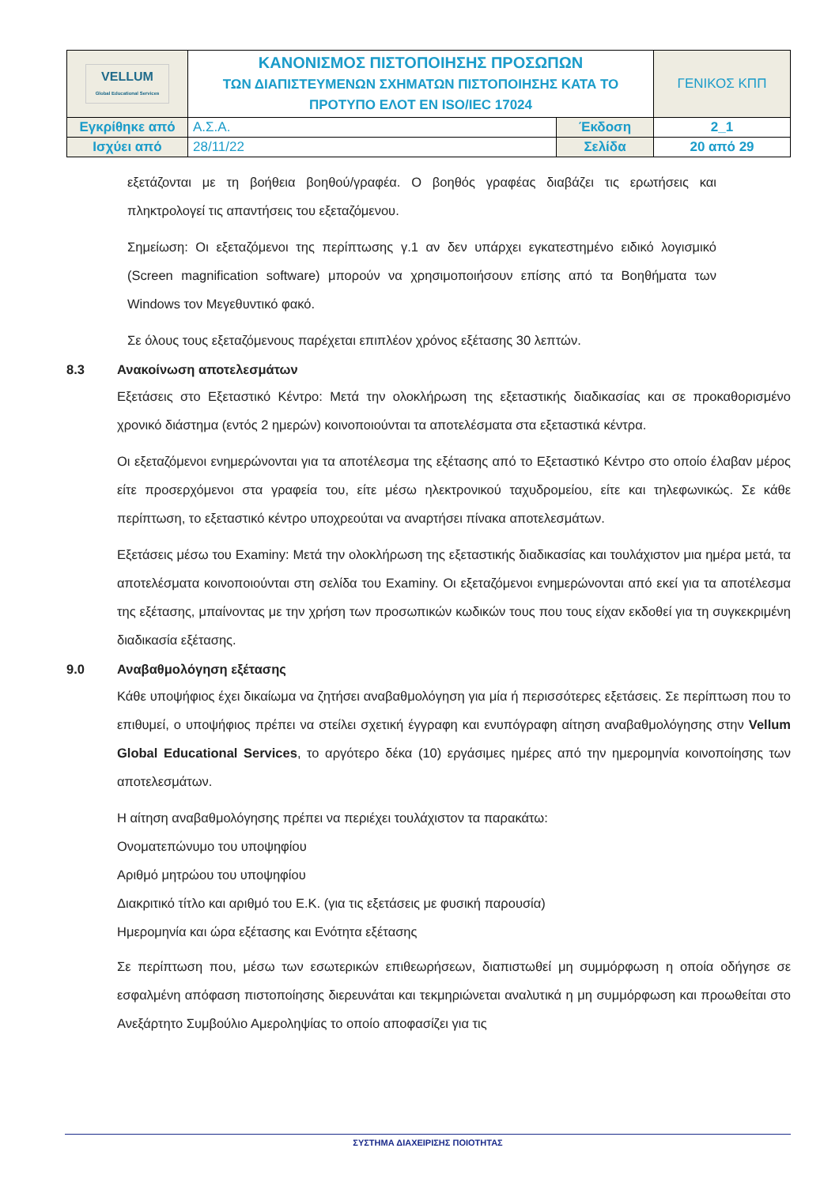| VELLUM Global Educational Services | ΚΑΝΟΝΙΣΜΟΣ ΠΙΣΤΟΠΟΙΗΣΗΣ ΠΡΟΣΩΠΩΝ ΤΩΝ ΔΙΑΠΙΣΤΕΥΜΕΝΩΝ ΣΧΗΜΑΤΩΝ ΠΙΣΤΟΠΟΙΗΣΗΣ ΚΑΤΑ ΤΟ ΠΡΟΤΥΠΟ ΕΛΟΤ ΕΝ ISO/IEC 17024 | | ΓΕΝΙΚΟΣ ΚΠΠ |
| Εγκρίθηκε από | Α.Σ.Α. | Έκδοση | 2_1 |
| Ισχύει από | 28/11/22 | Σελίδα | 20 από 29 |
εξετάζονται με τη βοήθεια βοηθού/γραφέα. Ο βοηθός γραφέας διαβάζει τις ερωτήσεις και πληκτρολογεί τις απαντήσεις του εξεταζόμενου.
Σημείωση: Οι εξεταζόμενοι της περίπτωσης γ.1 αν δεν υπάρχει εγκατεστημένο ειδικό λογισμικό (Screen magnification software) μπορούν να χρησιμοποιήσουν επίσης από τα Βοηθήματα των Windows τον Μεγεθυντικό φακό.
Σε όλους τους εξεταζόμενους παρέχεται επιπλέον χρόνος εξέτασης 30 λεπτών.
8.3 Ανακοίνωση αποτελεσμάτων
Εξετάσεις στο Εξεταστικό Κέντρο: Μετά την ολοκλήρωση της εξεταστικής διαδικασίας και σε προκαθορισμένο χρονικό διάστημα (εντός 2 ημερών) κοινοποιούνται τα αποτελέσματα στα εξεταστικά κέντρα.
Οι εξεταζόμενοι ενημερώνονται για τα αποτέλεσμα της εξέτασης από το Εξεταστικό Κέντρο στο οποίο έλαβαν μέρος είτε προσερχόμενοι στα γραφεία του, είτε μέσω ηλεκτρονικού ταχυδρομείου, είτε και τηλεφωνικώς. Σε κάθε περίπτωση, το εξεταστικό κέντρο υποχρεούται να αναρτήσει πίνακα αποτελεσμάτων.
Εξετάσεις μέσω του Examiny: Μετά την ολοκλήρωση της εξεταστικής διαδικασίας και τουλάχιστον μια ημέρα μετά, τα αποτελέσματα κοινοποιούνται στη σελίδα του Examiny. Οι εξεταζόμενοι ενημερώνονται από εκεί για τα αποτέλεσμα της εξέτασης, μπαίνοντας με την χρήση των προσωπικών κωδικών τους που τους είχαν εκδοθεί για τη συγκεκριμένη διαδικασία εξέτασης.
9.0 Αναβαθμολόγηση εξέτασης
Κάθε υποψήφιος έχει δικαίωμα να ζητήσει αναβαθμολόγηση για μία ή περισσότερες εξετάσεις. Σε περίπτωση που το επιθυμεί, ο υποψήφιος πρέπει να στείλει σχετική έγγραφη και ενυπόγραφη αίτηση αναβαθμολόγησης στην Vellum Global Educational Services, το αργότερο δέκα (10) εργάσιμες ημέρες από την ημερομηνία κοινοποίησης των αποτελεσμάτων.
Η αίτηση αναβαθμολόγησης πρέπει να περιέχει τουλάχιστον τα παρακάτω:
Ονοματεπώνυμο του υποψηφίου
Αριθμό μητρώου του υποψηφίου
Διακριτικό τίτλο και αριθμό του Ε.Κ. (για τις εξετάσεις με φυσική παρουσία)
Ημερομηνία και ώρα εξέτασης και Ενότητα εξέτασης
Σε περίπτωση που, μέσω των εσωτερικών επιθεωρήσεων, διαπιστωθεί μη συμμόρφωση η οποία οδήγησε σε εσφαλμένη απόφαση πιστοποίησης διερευνάται και τεκμηριώνεται αναλυτικά η μη συμμόρφωση και προωθείται στο Ανεξάρτητο Συμβούλιο Αμεροληψίας το οποίο αποφασίζει για τις
ΣΥΣΤΗΜΑ ΔΙΑΧΕΙΡΙΣΗΣ ΠΟΙΟΤΗΤΑΣ